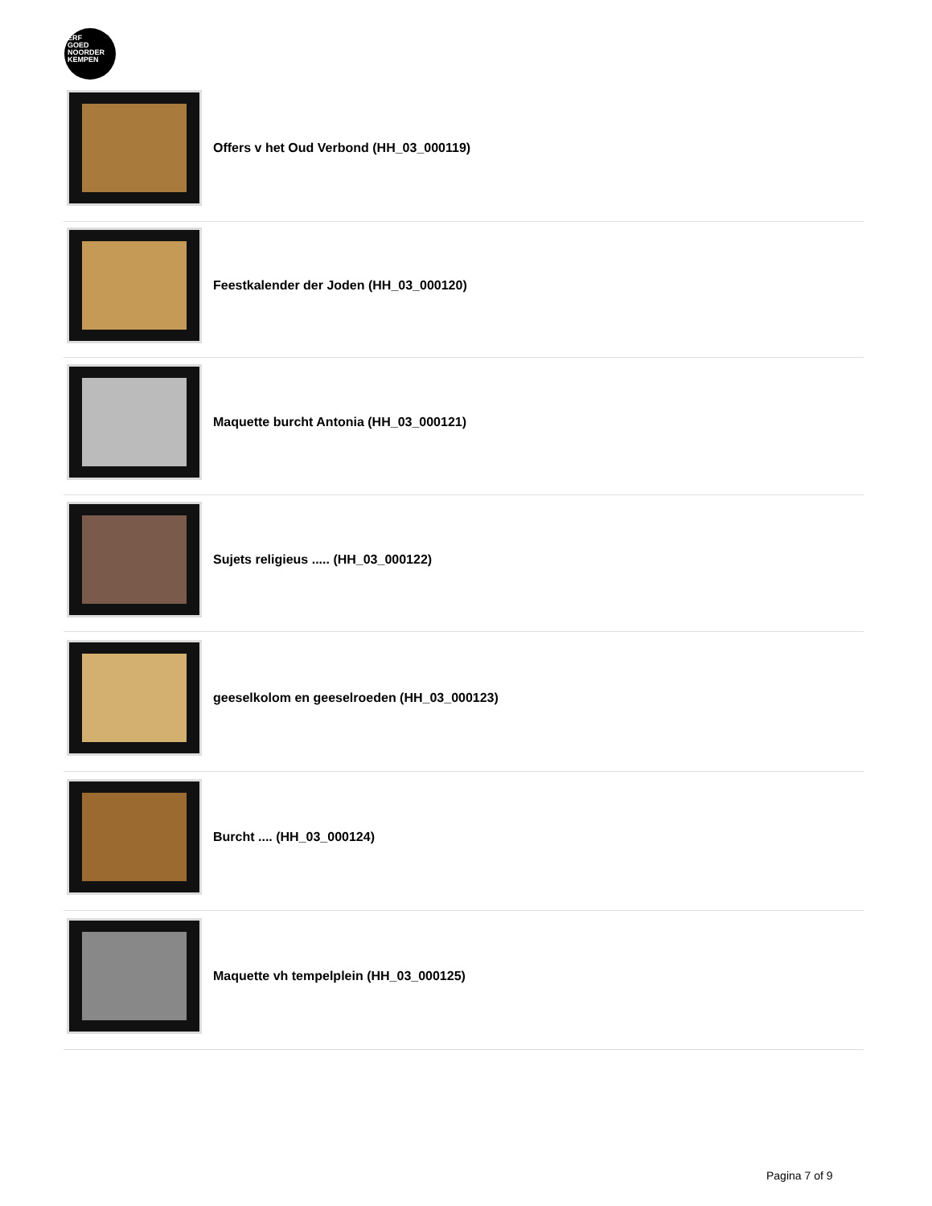ERF
GOED
NOORDER
KEMPEN
Offers v het Oud Verbond (HH_03_000119)
Feestkalender der Joden (HH_03_000120)
Maquette burcht Antonia (HH_03_000121)
Sujets religieus ..... (HH_03_000122)
geeselkolom en geeselroeden (HH_03_000123)
Burcht .... (HH_03_000124)
Maquette vh tempelplein (HH_03_000125)
Pagina 7 of 9